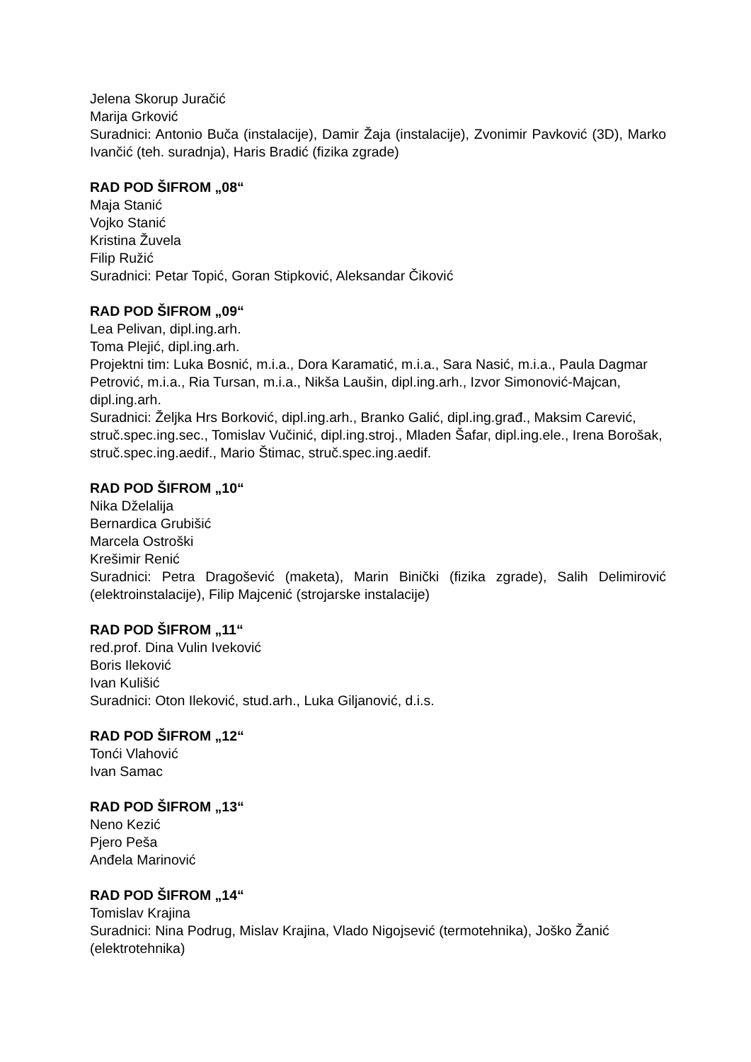Jelena Skorup Juračić
Marija Grković
Suradnici: Antonio Buča (instalacije), Damir Žaja (instalacije), Zvonimir Pavković (3D), Marko Ivančić (teh. suradnja), Haris Bradić (fizika zgrade)
RAD POD ŠIFROM „08“
Maja Stanić
Vojko Stanić
Kristina Žuvela
Filip Ružić
Suradnici: Petar Topić, Goran Stipković, Aleksandar Čiković
RAD POD ŠIFROM „09“
Lea Pelivan, dipl.ing.arh.
Toma Plejić, dipl.ing.arh.
Projektni tim: Luka Bosnić, m.i.a., Dora Karamatić, m.i.a., Sara Nasić, m.i.a., Paula Dagmar Petrović, m.i.a., Ria Tursan, m.i.a., Nikša Laušin, dipl.ing.arh., Izvor Simonović-Majcan, dipl.ing.arh.
Suradnici: Željka Hrs Borković, dipl.ing.arh., Branko Galić, dipl.ing.građ., Maksim Carević, struč.spec.ing.sec., Tomislav Vučinić, dipl.ing.stroj., Mladen Šafar, dipl.ing.ele., Irena Borošak, struč.spec.ing.aedif., Mario Štimac, struč.spec.ing.aedif.
RAD POD ŠIFROM „10“
Nika Dželalija
Bernardica Grubišić
Marcela Ostroški
Krešimir Renić
Suradnici: Petra Dragošević (maketa), Marin Binički (fizika zgrade), Salih Delimirović (elektroinstalacije), Filip Majcenić (strojarske instalacije)
RAD POD ŠIFROM „11“
red.prof. Dina Vulin Iveković
Boris Ileković
Ivan Kulišić
Suradnici: Oton Ileković, stud.arh., Luka Giljanović, d.i.s.
RAD POD ŠIFROM „12“
Tonći Vlahović
Ivan Samac
RAD POD ŠIFROM „13“
Neno Kezić
Pjero Peša
Anđela Marinović
RAD POD ŠIFROM „14“
Tomislav Krajina
Suradnici: Nina Podrug, Mislav Krajina, Vlado Nigojsević (termotehnika), Joško Žanić (elektrotehnika)